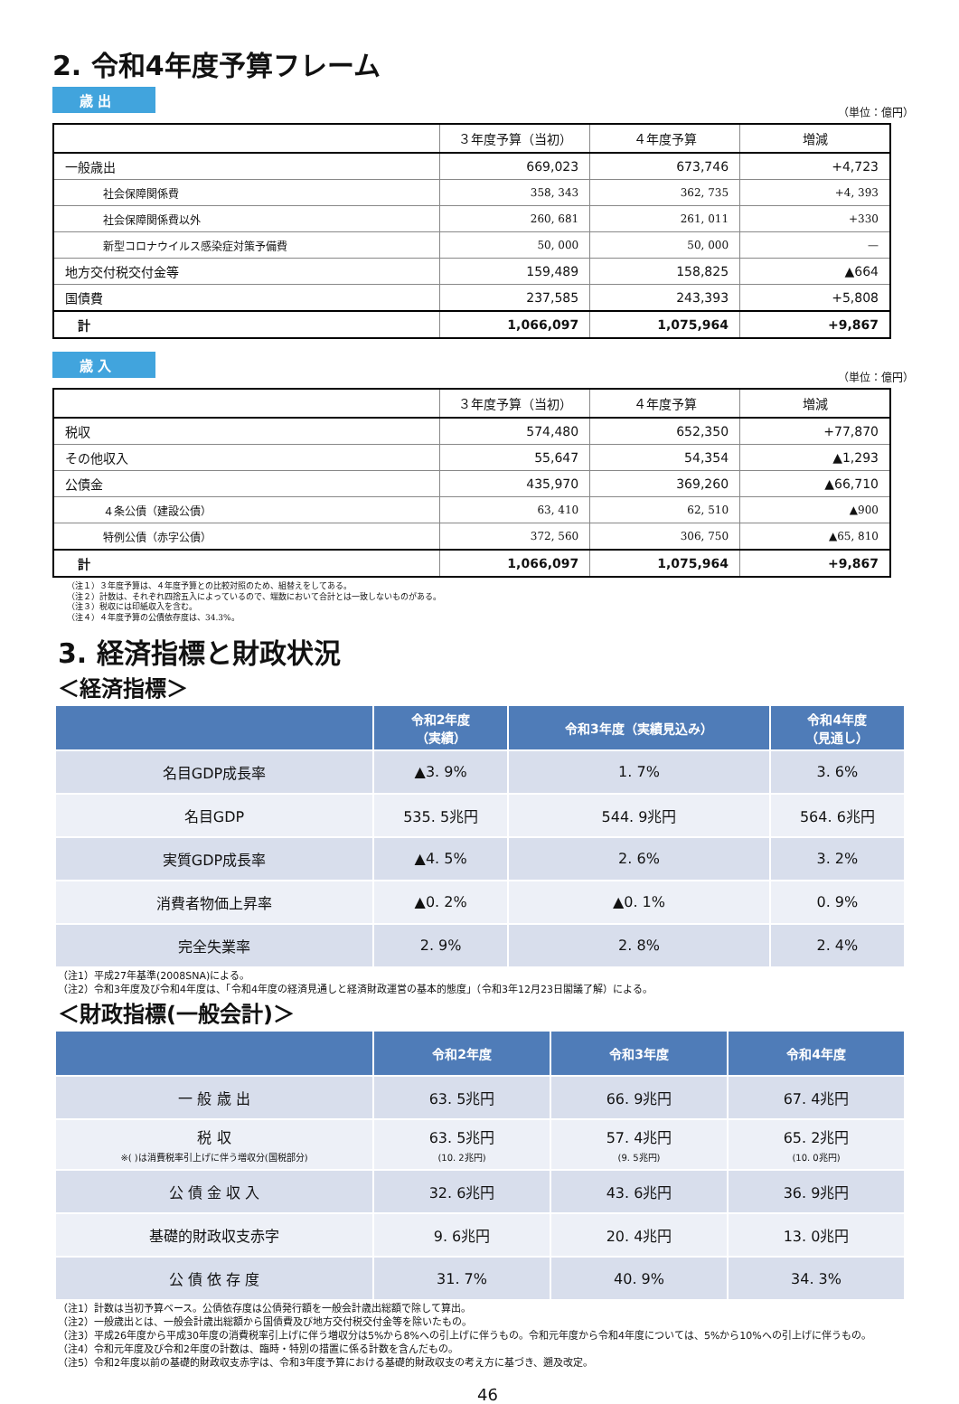2. 令和4年度予算フレーム
歳 出
（単位：億円）
| | ３年度予算（当初） | ４年度予算 | 増減 |
| --- | --- | --- | --- |
| 一般歳出 | 669,023 | 673,746 | +4,723 |
| 社会保障関係費 | 358, 343 | 362, 735 | +4, 393 |
| 社会保障関係費以外 | 260, 681 | 261, 011 | +330 |
| 新型コロナウイルス感染症対策予備費 | 50, 000 | 50, 000 | — |
| 地方交付税交付金等 | 159,489 | 158,825 | ▲664 |
| 国債費 | 237,585 | 243,393 | +5,808 |
| 計 | 1,066,097 | 1,075,964 | +9,867 |
歳 入
（単位：億円）
| | ３年度予算（当初） | ４年度予算 | 増減 |
| --- | --- | --- | --- |
| 税収 | 574,480 | 652,350 | +77,870 |
| その他収入 | 55,647 | 54,354 | ▲1,293 |
| 公債金 | 435,970 | 369,260 | ▲66,710 |
| ４条公債（建設公債） | 63, 410 | 62, 510 | ▲900 |
| 特例公債（赤字公債） | 372, 560 | 306, 750 | ▲65, 810 |
| 計 | 1,066,097 | 1,075,964 | +9,867 |
（注１）３年度予算は、４年度予算との比較対照のため、組替えをしてある。
（注２）計数は、それぞれ四捨五入によっているので、端数において合計とは一致しないものがある。
（注３）税収には印紙収入を含む。
（注４）４年度予算の公債依存度は、34.3%。
3. 経済指標と財政状況
＜経済指標＞
| | 令和2年度 （実績） | 令和3年度（実績見込み） | 令和4年度 （見通し） |
| --- | --- | --- | --- |
| 名目GDP成長率 | ▲3. 9% | 1. 7% | 3. 6% |
| 名目GDP | 535. 5兆円 | 544. 9兆円 | 564. 6兆円 |
| 実質GDP成長率 | ▲4. 5% | 2. 6% | 3. 2% |
| 消費者物価上昇率 | ▲0. 2% | ▲0. 1% | 0. 9% |
| 完全失業率 | 2. 9% | 2. 8% | 2. 4% |
（注1）平成27年基準(2008SNA)による。
（注2）令和3年度及び令和4年度は、「令和4年度の経済見通しと経済財政運営の基本的態度」（令和3年12月23日閣議了解）による。
＜財政指標(一般会計)＞
| | 令和2年度 | 令和3年度 | 令和4年度 |
| --- | --- | --- | --- |
| 一 般 歳 出 | 63. 5兆円 | 66. 9兆円 | 67. 4兆円 |
| 税 収 ※( )は消費税率引上げに伴う増収分(国税部分) | 63. 5兆円 (10. 2兆円) | 57. 4兆円 (9. 5兆円) | 65. 2兆円 (10. 0兆円) |
| 公 債 金 収 入 | 32. 6兆円 | 43. 6兆円 | 36. 9兆円 |
| 基礎的財政収支赤字 | 9. 6兆円 | 20. 4兆円 | 13. 0兆円 |
| 公 債 依 存 度 | 31. 7% | 40. 9% | 34. 3% |
（注1）計数は当初予算ベース。公債依存度は公債発行額を一般会計歳出総額で除して算出。
（注2）一般歳出とは、一般会計歳出総額から国債費及び地方交付税交付金等を除いたもの。
（注3）平成26年度から平成30年度の消費税率引上げに伴う増収分は5%から8%への引上げに伴うもの。令和元年度から令和4年度については、5%から10%への引上げに伴うもの。
（注4）令和元年度及び令和2年度の計数は、臨時・特別の措置に係る計数を含んだもの。
（注5）令和2年度以前の基礎的財政収支赤字は、令和3年度予算における基礎的財政収支の考え方に基づき、遡及改定。
46